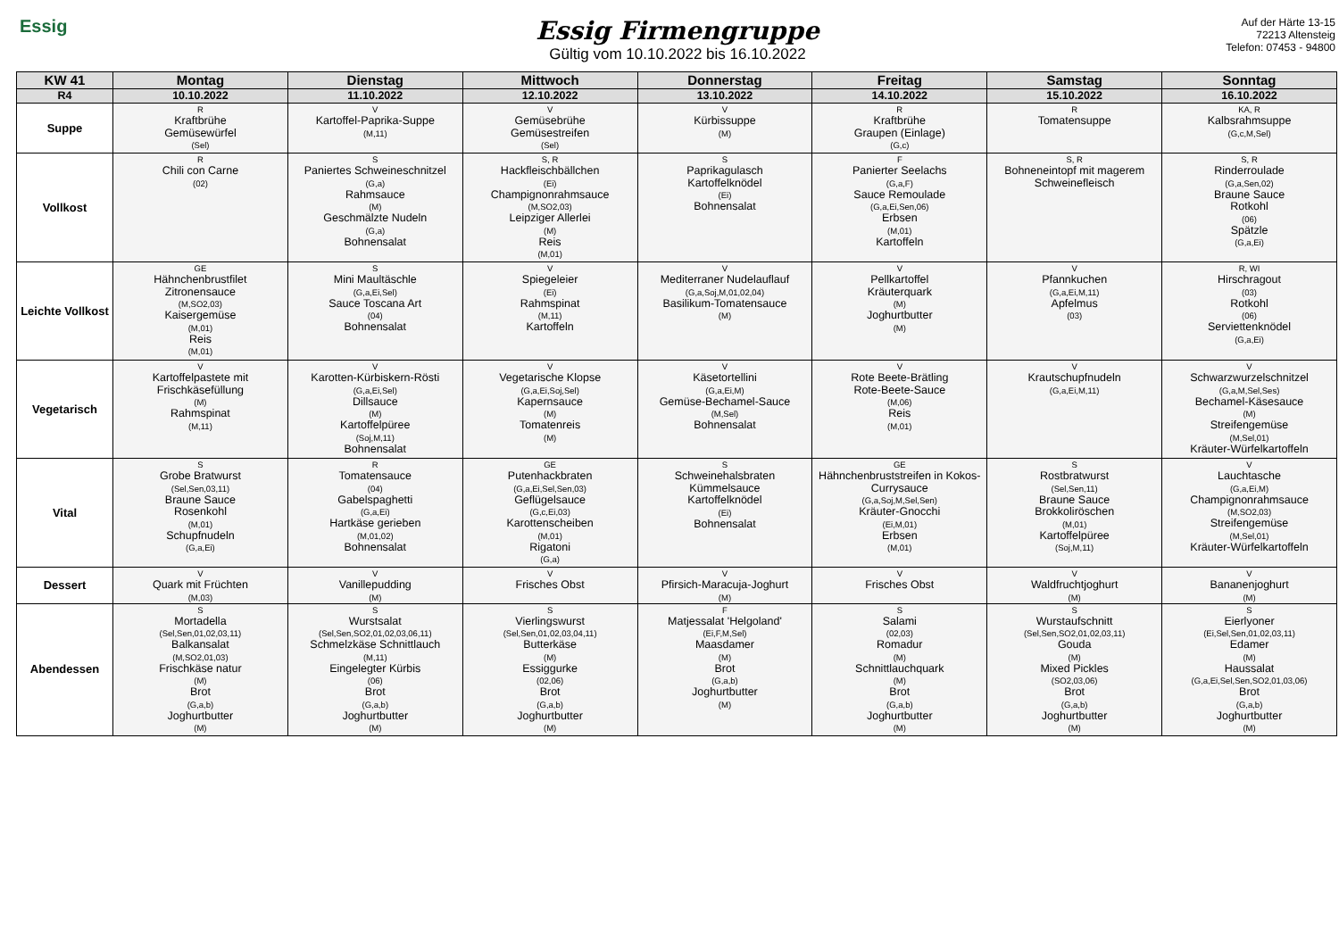Essig
Essig Firmengruppe
Gültig vom 10.10.2022 bis 16.10.2022
Auf der Härte 13-15
72213 Altensteig
Telefon: 07453 - 94800
| KW 41 | Montag | Dienstag | Mittwoch | Donnerstag | Freitag | Samstag | Sonntag |
| --- | --- | --- | --- | --- | --- | --- | --- |
| R4 | 10.10.2022 | 11.10.2022 | 12.10.2022 | 13.10.2022 | 14.10.2022 | 15.10.2022 | 16.10.2022 |
| Suppe | R Kraftbrühe Gemüsewürfel (Sel) | V Kartoffel-Paprika-Suppe (M,11) | V Gemüsebrühe Gemüsestreifen (Sel) | V Kürbissuppe (M) | R Kraftbrühe Graupen (Einlage) (G,c) | R Tomatensuppe | KA, R Kalbsrahmsuppe (G,c,M,Sel) |
| Vollkost | R Chili con Carne (02) | S Paniertes Schweineschnitzel (G,a) Rahmsauce (M) Geschmälzte Nudeln (G,a) Bohnensalat | S, R Hackfleischbällchen (Ei) Champignonrahmsauce (M,SO2,03) Leipziger Allerlei (M) Reis (M,01) | S Paprikagulasch Kartoffelknödel (Ei) Bohnensalat | F Panierter Seelachs (G,a,F) Sauce Remoulade (G,a,Ei,Sen,06) Erbsen (M,01) Kartoffeln | S, R Bohneneintopf mit magerem Schweinefleisch | S, R Rinderroulade (G,a,Sen,02) Braune Sauce Rotkohl (06) Spätzle (G,a,Ei) |
| Leichte Vollkost | GE Hähnchenbrustfilet Zitronensauce (M,SO2,03) Kaisergemüse (M,01) Reis (M,01) | S Mini Maultäschle (G,a,Ei,Sel) Sauce Toscana Art (04) Bohnensalat | V Spiegeleier (Ei) Rahmspinat (M,11) Kartoffeln | V Mediterraner Nudelauflauf (G,a,Soj,M,01,02,04) Basilikum-Tomatensauce (M) | V Pellkartoffel Kräuterquark (M) Joghurtbutter (M) | V Pfannkuchen (G,a,Ei,M,11) Apfelmus (03) | R, WI Hirschragout (03) Rotkohl (06) Serviettenknödel (G,a,Ei) |
| Vegetarisch | V Kartoffelpastete mit Frischkäsefüllung (M) Rahmspinat (M,11) | V Karotten-Kürbiskern-Rösti (G,a,Ei,Sel) Dillsauce (M) Kartoffelpüree (Soj,M,11) Bohnensalat | V Vegetarische Klopse (G,a,Ei,Soj,Sel) Kapernsauce (M) Tomatenreis (M) | V Käsetortellini (G,a,Ei,M) Gemüse-Bechamel-Sauce (M,Sel) Bohnensalat | V Rote Beete-Brätling Rote-Beete-Sauce (M,06) Reis (M,01) | V Krautschupfnudeln (G,a,Ei,M,11) | V Schwarzwurzelschnitzel (G,a,M,Sel,Ses) Bechamel-Käsesauce (M) Streifengemüse (M,Sel,01) Kräuter-Würfelkartoffeln |
| Vital | S Grobe Bratwurst (Sel,Sen,03,11) Braune Sauce Rosenkohl (M,01) Schupfnudeln (G,a,Ei) | R Tomatensauce (04) Gabelspaghetti (G,a,Ei) Hartkäse gerieben (M,01,02) Bohnensalat | GE Putenhackbraten (G,a,Ei,Sel,Sen,03) Geflügelsauce (G,c,Ei,03) Karottenscheiben (M,01) Rigatoni (G,a) | S Schweinehalsbraten Kümmelsauce Kartoffelknödel (Ei) Bohnensalat | GE Hähnchenbruststreifen in Kokos-Currysauce (G,a,Soj,M,Sel,Sen) Kräuter-Gnocchi (Ei,M,01) Erbsen (M,01) | S Rostbratwurst (Sel,Sen,11) Braune Sauce Brokkoliröschen (M,01) Kartoffelpüree (Soj,M,11) | V Lauchtasche (G,a,Ei,M) Champignonrahmsauce (M,SO2,03) Streifengemüse (M,Sel,01) Kräuter-Würfelkartoffeln |
| Dessert | V Quark mit Früchten (M,03) | V Vanillepudding (M) | V Frisches Obst | V Pfirsich-Maracuja-Joghurt (M) | V Frisches Obst | V Waldfruchtjoghurt (M) | V Bananenjoghurt (M) |
| Abendessen | S Mortadella (Sel,Sen,01,02,03,11) Balkansalat (M,SO2,01,03) Frischkäse natur (M) Brot (G,a,b) Joghurtbutter (M) | S Wurstsalat (Sel,Sen,SO2,01,02,03,06,11) Schmelzkäse Schnittlauch (M,11) Eingelegter Kürbis (06) Brot (G,a,b) Joghurtbutter (M) | S Vierlingswurst (Sel,Sen,01,02,03,04,11) Butterkäse (M) Essiggurke (02,06) Brot (G,a,b) Joghurtbutter (M) | F Matjessalat 'Helgoland' (Ei,F,M,Sel) Maasdamer (M) Brot (G,a,b) Joghurtbutter (M) | S Salami (02,03) Romadur (M) Schnittlauchquark (M) Brot (G,a,b) Joghurtbutter (M) | S Wurstaufschnitt (Sel,Sen,SO2,01,02,03,11) Gouda (M) Mixed Pickles (SO2,03,06) Brot (G,a,b) Joghurtbutter (M) | S Eierlyoner (Ei,Sel,Sen,01,02,03,11) Edamer (M) Haussalat (G,a,Ei,Sel,Sen,SO2,01,03,06) Brot (G,a,b) Joghurtbutter (M) |